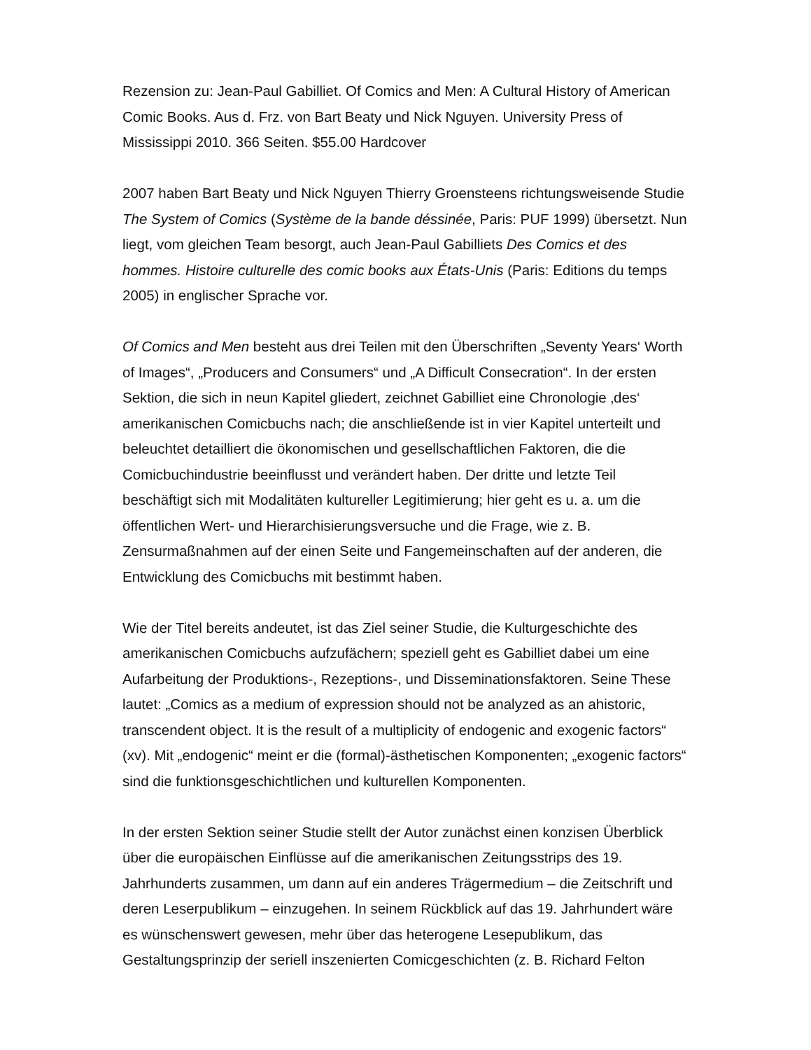Rezension zu: Jean-Paul Gabilliet. Of Comics and Men: A Cultural History of American Comic Books. Aus d. Frz. von Bart Beaty und Nick Nguyen. University Press of Mississippi 2010. 366 Seiten. $55.00 Hardcover
2007 haben Bart Beaty und Nick Nguyen Thierry Groensteens richtungsweisende Studie The System of Comics (Système de la bande déssinée, Paris: PUF 1999) übersetzt. Nun liegt, vom gleichen Team besorgt, auch Jean-Paul Gabilliets Des Comics et des hommes. Histoire culturelle des comic books aux États-Unis (Paris: Editions du temps 2005) in englischer Sprache vor.
Of Comics and Men besteht aus drei Teilen mit den Überschriften „Seventy Years‘ Worth of Images“, „Producers and Consumers“ und „A Difficult Consecration“. In der ersten Sektion, die sich in neun Kapitel gliedert, zeichnet Gabilliet eine Chronologie ‚des‘ amerikanischen Comicbuchs nach; die anschließende ist in vier Kapitel unterteilt und beleuchtet detailliert die ökonomischen und gesellschaftlichen Faktoren, die die Comicbuchindustrie beeinflusst und verändert haben. Der dritte und letzte Teil beschäftigt sich mit Modalitäten kultureller Legitimierung; hier geht es u. a. um die öffentlichen Wert- und Hierarchisierungsversuche und die Frage, wie z. B. Zensurmaßnahmen auf der einen Seite und Fangemeinschaften auf der anderen, die Entwicklung des Comicbuchs mit bestimmt haben.
Wie der Titel bereits andeutet, ist das Ziel seiner Studie, die Kulturgeschichte des amerikanischen Comicbuchs aufzufächern; speziell geht es Gabilliet dabei um eine Aufarbeitung der Produktions-, Rezeptions-, und Disseminationsfaktoren. Seine These lautet: „Comics as a medium of expression should not be analyzed as an ahistoric, transcendent object. It is the result of a multiplicity of endogenic and exogenic factors“ (xv). Mit „endogenic“ meint er die (formal)-ästhetischen Komponenten; „exogenic factors“ sind die funktionsgeschichtlichen und kulturellen Komponenten.
In der ersten Sektion seiner Studie stellt der Autor zunächst einen konzisen Überblick über die europäischen Einflüsse auf die amerikanischen Zeitungsstrips des 19. Jahrhunderts zusammen, um dann auf ein anderes Trägermedium – die Zeitschrift und deren Leserpublikum – einzugehen. In seinem Rückblick auf das 19. Jahrhundert wäre es wünschenswert gewesen, mehr über das heterogene Lesepublikum, das Gestaltungsprinzip der seriell inszenierten Comicgeschichten (z. B. Richard Felton